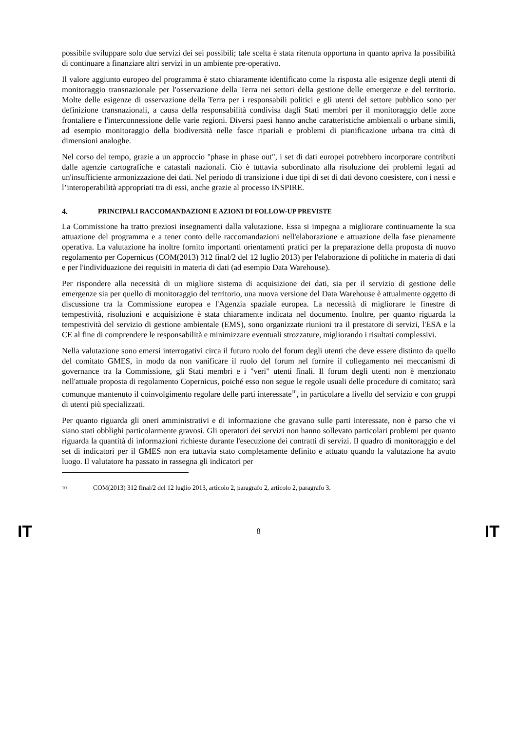possibile sviluppare solo due servizi dei sei possibili; tale scelta è stata ritenuta opportuna in quanto apriva la possibilità di continuare a finanziare altri servizi in un ambiente pre-operativo.
Il valore aggiunto europeo del programma è stato chiaramente identificato come la risposta alle esigenze degli utenti di monitoraggio transnazionale per l'osservazione della Terra nei settori della gestione delle emergenze e del territorio. Molte delle esigenze di osservazione della Terra per i responsabili politici e gli utenti del settore pubblico sono per definizione transnazionali, a causa della responsabilità condivisa dagli Stati membri per il monitoraggio delle zone frontaliere e l'interconnessione delle varie regioni. Diversi paesi hanno anche caratteristiche ambientali o urbane simili, ad esempio monitoraggio della biodiversità nelle fasce ripariali e problemi di pianificazione urbana tra città di dimensioni analoghe.
Nel corso del tempo, grazie a un approccio "phase in phase out", i set di dati europei potrebbero incorporare contributi dalle agenzie cartografiche e catastali nazionali. Ciò è tuttavia subordinato alla risoluzione dei problemi legati ad un'insufficiente armonizzazione dei dati. Nel periodo di transizione i due tipi di set di dati devono coesistere, con i nessi e l’interoperabilità appropriati tra di essi, anche grazie al processo INSPIRE.
4. PRINCIPALI RACCOMANDAZIONI E AZIONI DI FOLLOW-UP PREVISTE
La Commissione ha tratto preziosi insegnamenti dalla valutazione. Essa si impegna a migliorare continuamente la sua attuazione del programma e a tener conto delle raccomandazioni nell'elaborazione e attuazione della fase pienamente operativa. La valutazione ha inoltre fornito importanti orientamenti pratici per la preparazione della proposta di nuovo regolamento per Copernicus (COM(2013) 312 final/2 del 12 luglio 2013) per l'elaborazione di politiche in materia di dati e per l'individuazione dei requisiti in materia di dati (ad esempio Data Warehouse).
Per rispondere alla necessità di un migliore sistema di acquisizione dei dati, sia per il servizio di gestione delle emergenze sia per quello di monitoraggio del territorio, una nuova versione del Data Warehouse è attualmente oggetto di discussione tra la Commissione europea e l'Agenzia spaziale europea. La necessità di migliorare le finestre di tempestività, risoluzioni e acquisizione è stata chiaramente indicata nel documento. Inoltre, per quanto riguarda la tempestività del servizio di gestione ambientale (EMS), sono organizzate riunioni tra il prestatore di servizi, l'ESA e la CE al fine di comprendere le responsabilità e minimizzare eventuali strozzature, migliorando i risultati complessivi.
Nella valutazione sono emersi interrogativi circa il futuro ruolo del forum degli utenti che deve essere distinto da quello del comitato GMES, in modo da non vanificare il ruolo del forum nel fornire il collegamento nei meccanismi di governance tra la Commissione, gli Stati membri e i "veri" utenti finali. Il forum degli utenti non è menzionato nell'attuale proposta di regolamento Copernicus, poiché esso non segue le regole usuali delle procedure di comitato; sarà comunque mantenuto il coinvolgimento regolare delle parti interessate<sup>10</sup>, in particolare a livello del servizio e con gruppi di utenti più specializzati.
Per quanto riguarda gli oneri amministrativi e di informazione che gravano sulle parti interessate, non è parso che vi siano stati obblighi particolarmente gravosi. Gli operatori dei servizi non hanno sollevato particolari problemi per quanto riguarda la quantità di informazioni richieste durante l'esecuzione dei contratti di servizi. Il quadro di monitoraggio e del set di indicatori per il GMES non era tuttavia stato completamente definito e attuato quando la valutazione ha avuto luogo. Il valutatore ha passato in rassegna gli indicatori per
10 COM(2013) 312 final/2 del 12 luglio 2013, articolo 2, paragrafo 2, articolo 2, paragrafo 3.
IT 8 IT